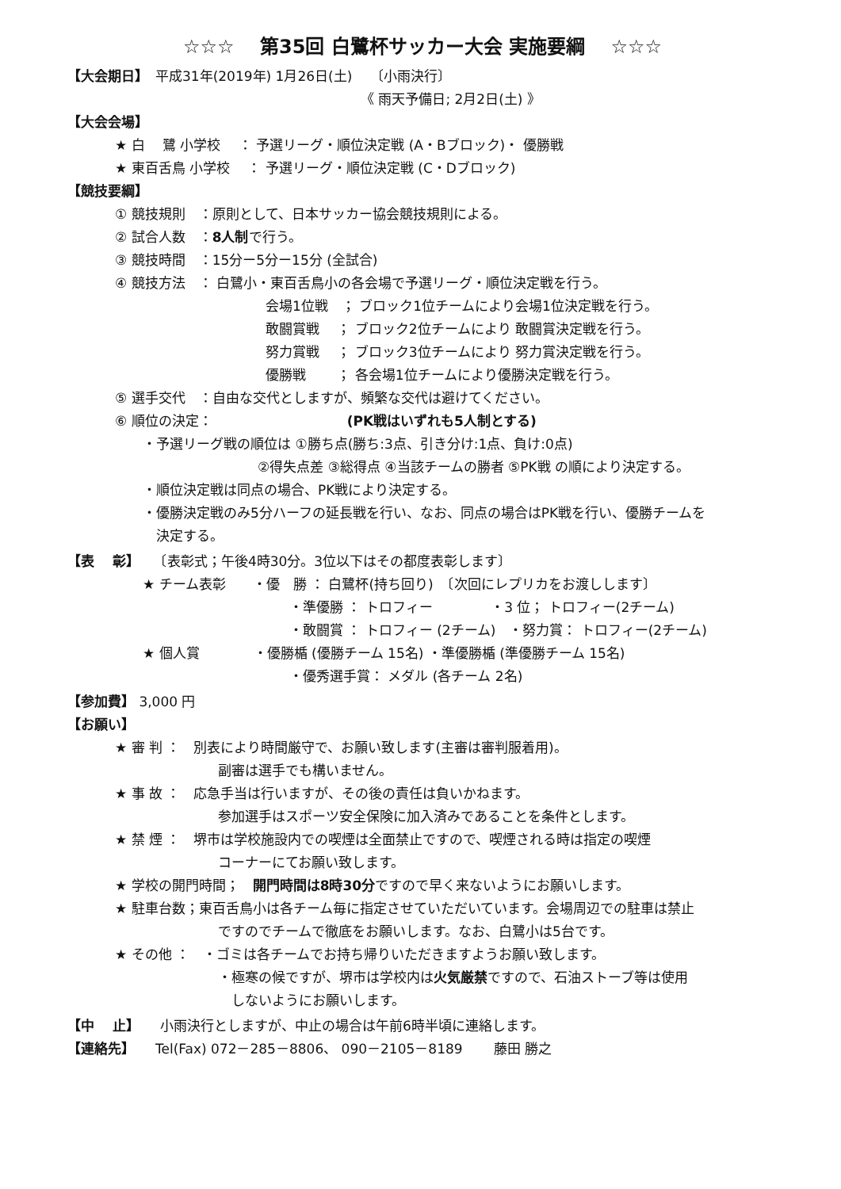☆☆☆　 第35回 白鷺杯サッカー大会 実施要綱　 ☆☆☆
【大会期日】　平成31年(2019年) 1月26日(土)　 〔小雨決行〕
《 雨天予備日; 2月2日(土) 》
【大会会場】
★ 白　 鷺 小学校　 ： 予選リーグ・順位決定戦 (A・Bブロック)・ 優勝戦
★ 東百舌鳥 小学校　 ： 予選リーグ・順位決定戦 (C・Dブロック)
【競技要綱】
① 競技規則　：原則として、日本サッカー協会競技規則による。
② 試合人数　：8人制で行う。
③ 競技時間　：15分ー5分ー15分 (全試合)
④ 競技方法　： 白鷺小・東百舌鳥小の各会場で予選リーグ・順位決定戦を行う。
会場1位戦　； ブロック1位チームにより会場1位決定戦を行う。
敢闘賞戦　 ； ブロック2位チームにより 敢闘賞決定戦を行う。
努力賞戦　 ； ブロック3位チームにより 努力賞決定戦を行う。
優勝戦　　 ； 各会場1位チームにより優勝決定戦を行う。
⑤ 選手交代　：自由な交代としますが、頻繁な交代は避けてください。
⑥ 順位の決定：　　　　　　　　　　(PK戦はいずれも5人制とする)
・予選リーグ戦の順位は ①勝ち点(勝ち:3点、引き分け:1点、負け:0点)
②得失点差 ③総得点 ④当該チームの勝者 ⑤PK戦 の順により決定する。
・順位決定戦は同点の場合、PK戦により決定する。
・優勝決定戦のみ5分ハーフの延長戦を行い、なお、同点の場合はPK戦を行い、優勝チームを
　決定する。
【表　 彰】　　〔表彰式；午後4時30分。3位以下はその都度表彰します〕
★ チーム表彰　　・優　勝 ： 白鷺杯(持ち回り)　〔次回にレプリカをお渡しします〕
・準優勝 ： トロフィー　　　　 ・3 位； トロフィー(2チーム)
・敢闘賞 ： トロフィー (2チーム)　・努力賞： トロフィー(2チーム)
★ 個人賞　　　　・優勝楯 (優勝チーム 15名) ・準優勝楯 (準優勝チーム 15名)
・優秀選手賞： メダル (各チーム 2名)
【参加費】 3,000 円
【お願い】
★ 審 判 ：　別表により時間厳守で、お願い致します(主審は審判服着用)。
副審は選手でも構いません。
★ 事 故 ：　応急手当は行いますが、その後の責任は負いかねます。
参加選手はスポーツ安全保険に加入済みであることを条件とします。
★ 禁 煙 ：　堺市は学校施設内での喫煙は全面禁止ですので、喫煙される時は指定の喫煙
コーナーにてお願い致します。
★ 学校の開門時間；　開門時間は8時30分ですので早く来ないようにお願いします。
★ 駐車台数；東百舌鳥小は各チーム毎に指定させていただいています。会場周辺での駐車は禁止
ですのでチームで徹底をお願いします。なお、白鷺小は5台です。
★ その他 ：　・ゴミは各チームでお持ち帰りいただきますようお願い致します。
・極寒の候ですが、堺市は学校内は火気厳禁ですので、石油ストーブ等は使用
　しないようにお願いします。
【中　 止】　　小雨決行としますが、中止の場合は午前6時半頃に連絡します。
【連絡先】　　Tel(Fax) 072－285－8806、 090－2105－8189　　 藤田 勝之